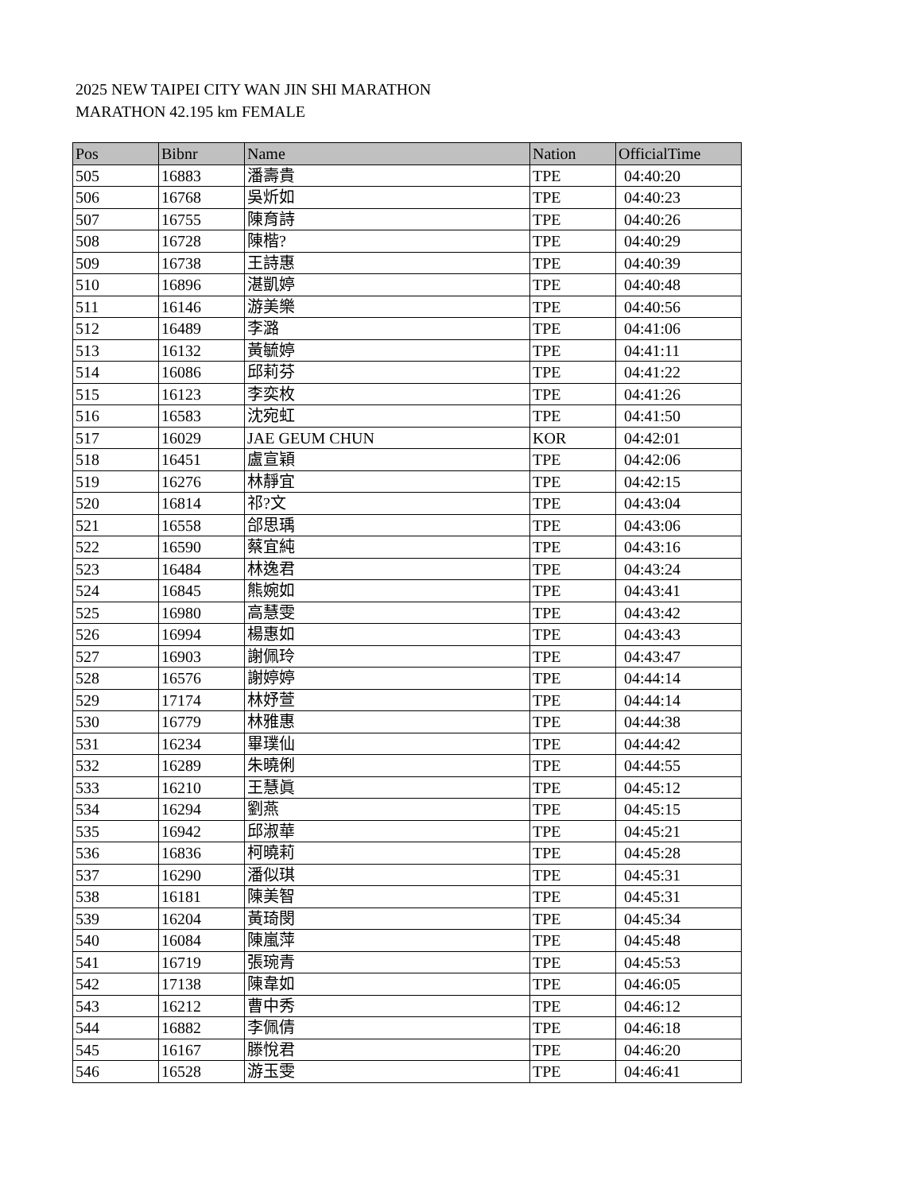2025 NEW TAIPEI CITY WAN JIN SHI MARATHON
MARATHON 42.195 km FEMALE
| Pos | Bibnr | Name | Nation | OfficialTime |
| --- | --- | --- | --- | --- |
| 505 | 16883 | 潘壽貴 | TPE | 04:40:20 |
| 506 | 16768 | 吳炘如 | TPE | 04:40:23 |
| 507 | 16755 | 陳育詩 | TPE | 04:40:26 |
| 508 | 16728 | 陳楷? | TPE | 04:40:29 |
| 509 | 16738 | 王詩惠 | TPE | 04:40:39 |
| 510 | 16896 | 湛凱婷 | TPE | 04:40:48 |
| 511 | 16146 | 游美樂 | TPE | 04:40:56 |
| 512 | 16489 | 李潞 | TPE | 04:41:06 |
| 513 | 16132 | 黃毓婷 | TPE | 04:41:11 |
| 514 | 16086 | 邱莉芬 | TPE | 04:41:22 |
| 515 | 16123 | 李奕枚 | TPE | 04:41:26 |
| 516 | 16583 | 沈宛虹 | TPE | 04:41:50 |
| 517 | 16029 | JAE GEUM CHUN | KOR | 04:42:01 |
| 518 | 16451 | 盧宣穎 | TPE | 04:42:06 |
| 519 | 16276 | 林靜宜 | TPE | 04:42:15 |
| 520 | 16814 | 祁?文 | TPE | 04:43:04 |
| 521 | 16558 | 郃思瑀 | TPE | 04:43:06 |
| 522 | 16590 | 蔡宜純 | TPE | 04:43:16 |
| 523 | 16484 | 林逸君 | TPE | 04:43:24 |
| 524 | 16845 | 熊婉如 | TPE | 04:43:41 |
| 525 | 16980 | 高慧雯 | TPE | 04:43:42 |
| 526 | 16994 | 楊惠如 | TPE | 04:43:43 |
| 527 | 16903 | 謝佩玲 | TPE | 04:43:47 |
| 528 | 16576 | 謝婷婷 | TPE | 04:44:14 |
| 529 | 17174 | 林妤萱 | TPE | 04:44:14 |
| 530 | 16779 | 林雅惠 | TPE | 04:44:38 |
| 531 | 16234 | 畢璞仙 | TPE | 04:44:42 |
| 532 | 16289 | 朱曉俐 | TPE | 04:44:55 |
| 533 | 16210 | 王慧眞 | TPE | 04:45:12 |
| 534 | 16294 | 劉燕 | TPE | 04:45:15 |
| 535 | 16942 | 邱淑華 | TPE | 04:45:21 |
| 536 | 16836 | 柯曉莉 | TPE | 04:45:28 |
| 537 | 16290 | 潘似琪 | TPE | 04:45:31 |
| 538 | 16181 | 陳美智 | TPE | 04:45:31 |
| 539 | 16204 | 黃琦閔 | TPE | 04:45:34 |
| 540 | 16084 | 陳嵐萍 | TPE | 04:45:48 |
| 541 | 16719 | 張琬青 | TPE | 04:45:53 |
| 542 | 17138 | 陳韋如 | TPE | 04:46:05 |
| 543 | 16212 | 曹中秀 | TPE | 04:46:12 |
| 544 | 16882 | 李佩倩 | TPE | 04:46:18 |
| 545 | 16167 | 滕悅君 | TPE | 04:46:20 |
| 546 | 16528 | 游玉雯 | TPE | 04:46:41 |